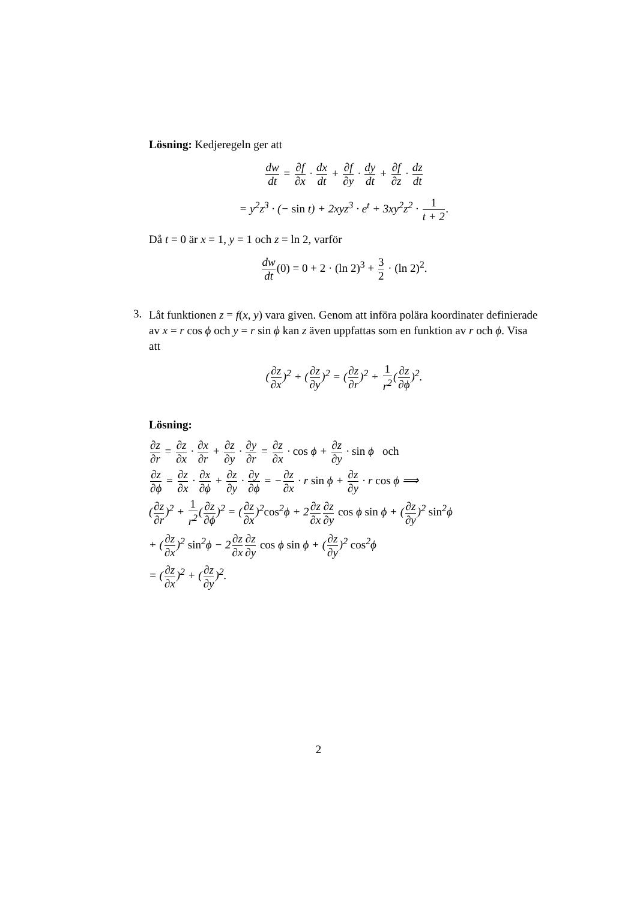Lösning: Kedjeregeln ger att
dw dt = ∂f ∂x · dx dt + ∂f ∂y · dy dt + ∂f ∂z · dz dt
= y<sup>2</sup>z<sup>3</sup> · (− sin t) + 2xyz<sup>3</sup> · e<sup>t</sup> + 3xy<sup>2</sup>z<sup>2</sup> · 1 t + 2.
Då t = 0 är x = 1, y = 1 och z = ln 2, varför
dw dt(0) = 0 + 2 · (ln 2)<sup>3</sup> + 3 2 · (ln 2)<sup>2</sup>.
3.
Låt funktionen z = f(x, y) vara given. Genom att införa polära koordinater definierade av x = r cos ϕ och y = r sin ϕ kan z även uppfattas som en funktion av r och ϕ. Visa att
(∂z ∂x)<sup>2</sup> + (∂z ∂y)<sup>2</sup> = (∂z ∂r)<sup>2</sup> + 1 r<sup>2</sup>(∂z ∂ϕ)<sup>2</sup>.
Lösning:
∂z ∂r = ∂z ∂x · ∂x ∂r + ∂z ∂y · ∂y ∂r = ∂z ∂x · cos ϕ + ∂z ∂y · sin ϕ och
∂z ∂ϕ = ∂z ∂x · ∂x ∂ϕ + ∂z ∂y · ∂y ∂ϕ = −∂z ∂x · r sin ϕ + ∂z ∂y · r cos ϕ ⟹
(∂z ∂r)<sup>2</sup> + 1 r<sup>2</sup>(∂z ∂ϕ)<sup>2</sup> = (∂z ∂x)<sup>2</sup>cos<sup>2</sup>ϕ + 2∂z ∂x∂z ∂y cos ϕ sin ϕ + (∂z ∂y)<sup>2</sup> sin<sup>2</sup>ϕ
+ (∂z ∂x)<sup>2</sup> sin<sup>2</sup>ϕ − 2∂z ∂x∂z ∂y cos ϕ sin ϕ + (∂z ∂y)<sup>2</sup> cos<sup>2</sup>ϕ
= (∂z ∂x)<sup>2</sup> + (∂z ∂y)<sup>2</sup>.
2